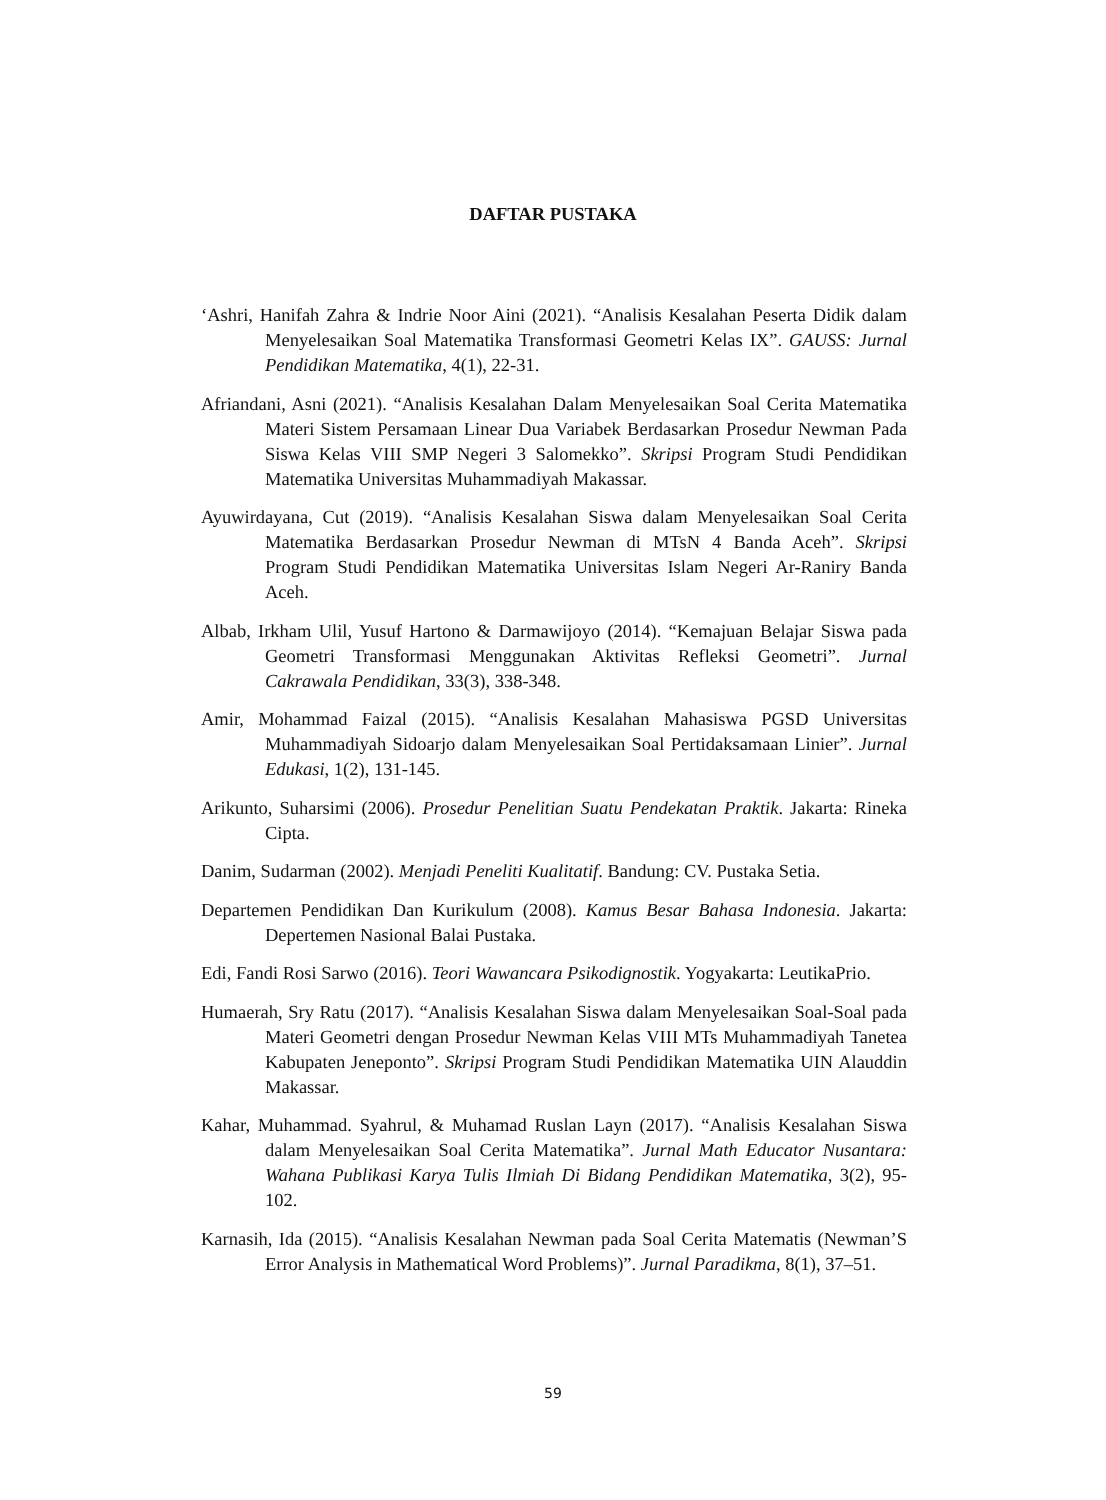DAFTAR PUSTAKA
‘Ashri, Hanifah Zahra & Indrie Noor Aini (2021). “Analisis Kesalahan Peserta Didik dalam Menyelesaikan Soal Matematika Transformasi Geometri Kelas IX”. GAUSS: Jurnal Pendidikan Matematika, 4(1), 22-31.
Afriandani, Asni (2021). “Analisis Kesalahan Dalam Menyelesaikan Soal Cerita Matematika Materi Sistem Persamaan Linear Dua Variabek Berdasarkan Prosedur Newman Pada Siswa Kelas VIII SMP Negeri 3 Salomekko”. Skripsi Program Studi Pendidikan Matematika Universitas Muhammadiyah Makassar.
Ayuwirdayana, Cut (2019). “Analisis Kesalahan Siswa dalam Menyelesaikan Soal Cerita Matematika Berdasarkan Prosedur Newman di MTsN 4 Banda Aceh”. Skripsi Program Studi Pendidikan Matematika Universitas Islam Negeri Ar-Raniry Banda Aceh.
Albab, Irkham Ulil, Yusuf Hartono & Darmawijoyo (2014). “Kemajuan Belajar Siswa pada Geometri Transformasi Menggunakan Aktivitas Refleksi Geometri”. Jurnal Cakrawala Pendidikan, 33(3), 338-348.
Amir, Mohammad Faizal (2015). “Analisis Kesalahan Mahasiswa PGSD Universitas Muhammadiyah Sidoarjo dalam Menyelesaikan Soal Pertidaksamaan Linier”. Jurnal Edukasi, 1(2), 131-145.
Arikunto, Suharsimi (2006). Prosedur Penelitian Suatu Pendekatan Praktik. Jakarta: Rineka Cipta.
Danim, Sudarman (2002). Menjadi Peneliti Kualitatif. Bandung: CV. Pustaka Setia.
Departemen Pendidikan Dan Kurikulum (2008). Kamus Besar Bahasa Indonesia. Jakarta: Depertemen Nasional Balai Pustaka.
Edi, Fandi Rosi Sarwo (2016). Teori Wawancara Psikodignostik. Yogyakarta: LeutikaPrio.
Humaerah, Sry Ratu (2017). “Analisis Kesalahan Siswa dalam Menyelesaikan Soal-Soal pada Materi Geometri dengan Prosedur Newman Kelas VIII MTs Muhammadiyah Tanetea Kabupaten Jeneponto”. Skripsi Program Studi Pendidikan Matematika UIN Alauddin Makassar.
Kahar, Muhammad. Syahrul, & Muhamad Ruslan Layn (2017). “Analisis Kesalahan Siswa dalam Menyelesaikan Soal Cerita Matematika”. Jurnal Math Educator Nusantara: Wahana Publikasi Karya Tulis Ilmiah Di Bidang Pendidikan Matematika, 3(2), 95-102.
Karnasih, Ida (2015). “Analisis Kesalahan Newman pada Soal Cerita Matematis (Newman’S Error Analysis in Mathematical Word Problems)”. Jurnal Paradikma, 8(1), 37–51.
59